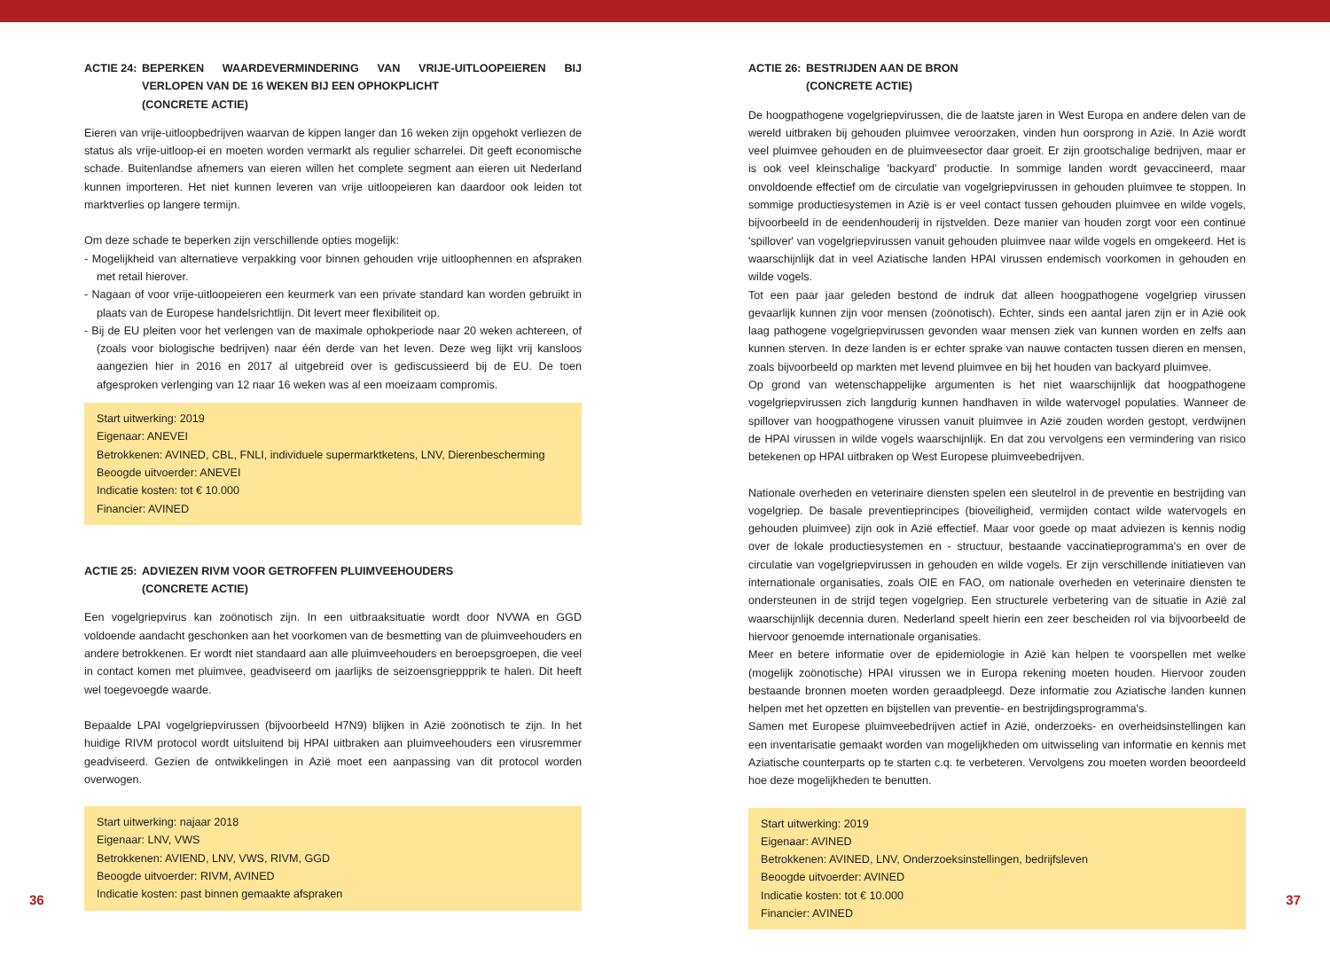ACTIE 24: BEPERKEN WAARDEVERMINDERING VAN VRIJE-UITLOOPEIEREN BIJ VERLOPEN VAN DE 16 WEKEN BIJ EEN OPHOKPLICHT
(CONCRETE ACTIE)
Eieren van vrije-uitloopbedrijven waarvan de kippen langer dan 16 weken zijn opgehokt verliezen de status als vrije-uitloop-ei en moeten worden vermarkt als regulier scharrelei. Dit geeft economische schade. Buitenlandse afnemers van eieren willen het complete segment aan eieren uit Nederland kunnen importeren. Het niet kunnen leveren van vrije uitloopeieren kan daardoor ook leiden tot marktverlies op langere termijn.
Om deze schade te beperken zijn verschillende opties mogelijk:
- Mogelijkheid van alternatieve verpakking voor binnen gehouden vrije uitloophennen en afspraken met retail hierover.
- Nagaan of voor vrije-uitloopeieren een keurmerk van een private standard kan worden gebruikt in plaats van de Europese handelsrichtlijn. Dit levert meer flexibiliteit op.
- Bij de EU pleiten voor het verlengen van de maximale ophokperiode naar 20 weken achtereen, of (zoals voor biologische bedrijven) naar één derde van het leven. Deze weg lijkt vrij kansloos aangezien hier in 2016 en 2017 al uitgebreid over is gediscussieerd bij de EU. De toen afgesproken verlenging van 12 naar 16 weken was al een moeizaam compromis.
Start uitwerking: 2019
Eigenaar: ANEVEI
Betrokkenen: AVINED, CBL, FNLI, individuele supermarktketens, LNV, Dierenbescherming
Beoogde uitvoerder: ANEVEI
Indicatie kosten: tot € 10.000
Financier: AVINED
ACTIE 25: ADVIEZEN RIVM VOOR GETROFFEN PLUIMVEEHOUDERS
(CONCRETE ACTIE)
Een vogelgriepvirus kan zoönotisch zijn. In een uitbraaksituatie wordt door NVWA en GGD voldoende aandacht geschonken aan het voorkomen van de besmetting van de pluimveehouders en andere betrokkenen. Er wordt niet standaard aan alle pluimveehouders en beroepsgroepen, die veel in contact komen met pluimvee, geadviseerd om jaarlijks de seizoensgrieppprik te halen. Dit heeft wel toegevoegde waarde.
Bepaalde LPAI vogelgriepvirussen (bijvoorbeeld H7N9) blijken in Azië zoönotisch te zijn. In het huidige RIVM protocol wordt uitsluitend bij HPAI uitbraken aan pluimveehouders een virusremmer geadviseerd. Gezien de ontwikkelingen in Azië moet een aanpassing van dit protocol worden overwogen.
Start uitwerking: najaar 2018
Eigenaar: LNV, VWS
Betrokkenen: AVIEND, LNV, VWS, RIVM, GGD
Beoogde uitvoerder: RIVM, AVINED
Indicatie kosten: past binnen gemaakte afspraken
ACTIE 26: BESTRIJDEN AAN DE BRON
(CONCRETE ACTIE)
De hoogpathogene vogelgriepvirussen, die de laatste jaren in West Europa en andere delen van de wereld uitbraken bij gehouden pluimvee veroorzaken, vinden hun oorsprong in Azië. In Azië wordt veel pluimvee gehouden en de pluimveesector daar groeit. Er zijn grootschalige bedrijven, maar er is ook veel kleinschalige 'backyard' productie. In sommige landen wordt gevaccineerd, maar onvoldoende effectief om de circulatie van vogelgriepvirussen in gehouden pluimvee te stoppen. In sommige productiesystemen in Azië is er veel contact tussen gehouden pluimvee en wilde vogels, bijvoorbeeld in de eendenhouderij in rijstvelden. Deze manier van houden zorgt voor een continue 'spillover' van vogelgriepvirussen vanuit gehouden pluimvee naar wilde vogels en omgekeerd. Het is waarschijnlijk dat in veel Aziatische landen HPAI virussen endemisch voorkomen in gehouden en wilde vogels.
Tot een paar jaar geleden bestond de indruk dat alleen hoogpathogene vogelgriep virussen gevaarlijk kunnen zijn voor mensen (zoönotisch). Echter, sinds een aantal jaren zijn er in Azië ook laag pathogene vogelgriepvirussen gevonden waar mensen ziek van kunnen worden en zelfs aan kunnen sterven. In deze landen is er echter sprake van nauwe contacten tussen dieren en mensen, zoals bijvoorbeeld op markten met levend pluimvee en bij het houden van backyard pluimvee.
Op grond van wetenschappelijke argumenten is het niet waarschijnlijk dat hoogpathogene vogelgriepvirussen zich langdurig kunnen handhaven in wilde watervogel populaties. Wanneer de spillover van hoogpathogene virussen vanuit pluimvee in Azië zouden worden gestopt, verdwijnen de HPAI virussen in wilde vogels waarschijnlijk. En dat zou vervolgens een vermindering van risico betekenen op HPAI uitbraken op West Europese pluimveebedrijven.
Nationale overheden en veterinaire diensten spelen een sleutelrol in de preventie en bestrijding van vogelgriep. De basale preventieprincipes (bioveiligheid, vermijden contact wilde watervogels en gehouden pluimvee) zijn ook in Azië effectief. Maar voor goede op maat adviezen is kennis nodig over de lokale productiesystemen en - structuur, bestaande vaccinatieprogramma's en over de circulatie van vogelgriepvirussen in gehouden en wilde vogels. Er zijn verschillende initiatieven van internationale organisaties, zoals OIE en FAO, om nationale overheden en veterinaire diensten te ondersteunen in de strijd tegen vogelgriep. Een structurele verbetering van de situatie in Azië zal waarschijnlijk decennia duren. Nederland speelt hierin een zeer bescheiden rol via bijvoorbeeld de hiervoor genoemde internationale organisaties.
Meer en betere informatie over de epidemiologie in Azië kan helpen te voorspellen met welke (mogelijk zoönotische) HPAI virussen we in Europa rekening moeten houden. Hiervoor zouden bestaande bronnen moeten worden geraadpleegd. Deze informatie zou Aziatische landen kunnen helpen met het opzetten en bijstellen van preventie- en bestrijdingsprogramma's.
Samen met Europese pluimveebedrijven actief in Azië, onderzoeks- en overheidsinstellingen kan een inventarisatie gemaakt worden van mogelijkheden om uitwisseling van informatie en kennis met Aziatische counterparts op te starten c.q. te verbeteren. Vervolgens zou moeten worden beoordeeld hoe deze mogelijkheden te benutten.
Start uitwerking: 2019
Eigenaar: AVINED
Betrokkenen: AVINED, LNV, Onderzoeksinstellingen, bedrijfsleven
Beoogde uitvoerder: AVINED
Indicatie kosten: tot € 10.000
Financier: AVINED
36 37